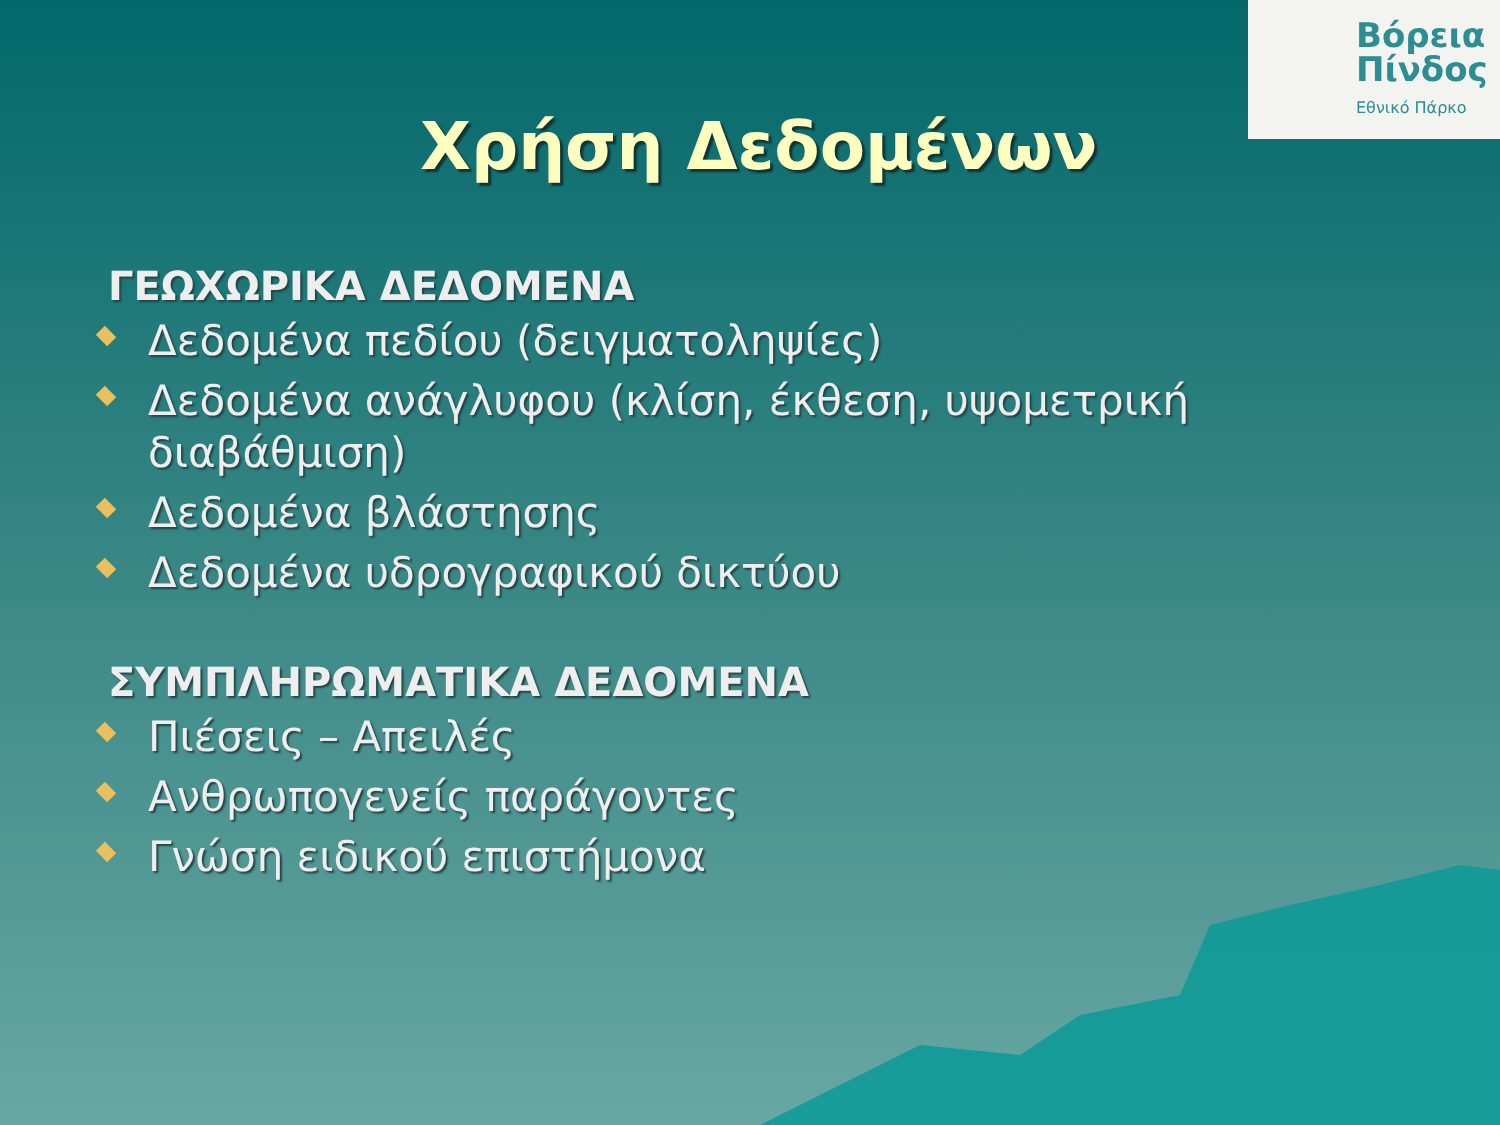Βόρεια
Πίνδος
Εθνικό Πάρκο
Χρήση Δεδομένων
ΓΕΩΧΩΡΙΚΑ ΔΕΔΟΜΕΝΑ
Δεδομένα πεδίου (δειγματοληψίες)
Δεδομένα ανάγλυφου (κλίση, έκθεση, υψομετρική διαβάθμιση)
Δεδομένα βλάστησης
Δεδομένα υδρογραφικού δικτύου
ΣΥΜΠΛΗΡΩΜΑΤΙΚΑ ΔΕΔΟΜΕΝΑ
Πιέσεις – Απειλές
Ανθρωπογενείς παράγοντες
Γνώση ειδικού επιστήμονα